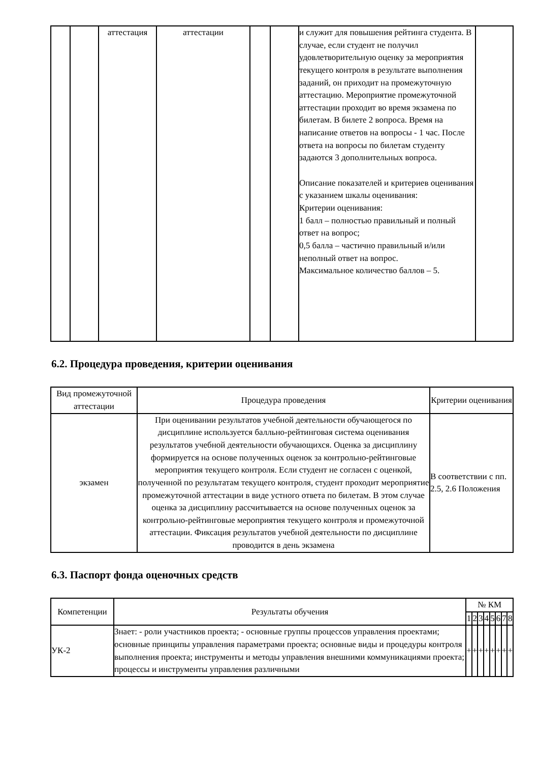| | | аттестация | аттестации | | | и служит для повышения рейтинга студента. В случае, если студент не получил удовлетворительную оценку за мероприятия текущего контроля в результате выполнения заданий, он приходит на промежуточную аттестацию. Мероприятие промежуточной аттестации проходит во время экзамена по билетам. В билете 2 вопроса. Время на написание ответов на вопросы - 1 час. После ответа на вопросы по билетам студенту задаются 3 дополнительных вопроса. Описание показателей и критериев оценивания с указанием шкалы оценивания: Критерии оценивания: 1 балл – полностью правильный и полный ответ на вопрос; 0,5 балла – частично правильный и/или неполный ответ на вопрос. Максимальное количество баллов – 5. | |
6.2. Процедура проведения, критерии оценивания
| Вид промежуточной аттестации | Процедура проведения | Критерии оценивания |
| --- | --- | --- |
| экзамен | При оценивании результатов учебной деятельности обучающегося по дисциплине используется балльно-рейтинговая система оценивания результатов учебной деятельности обучающихся. Оценка за дисциплину формируется на основе полученных оценок за контрольно-рейтинговые мероприятия текущего контроля. Если студент не согласен с оценкой, полученной по результатам текущего контроля, студент проходит мероприятие промежуточной аттестации в виде устного ответа по билетам. В этом случае оценка за дисциплину рассчитывается на основе полученных оценок за контрольно-рейтинговые мероприятия текущего контроля и промежуточной аттестации. Фиксация результатов учебной деятельности по дисциплине проводится в день экзамена | В соответствии с пп. 2.5, 2.6 Положения |
6.3. Паспорт фонда оценочных средств
| Компетенции | Результаты обучения | № КМ | | | | | | | |
| --- | --- | --- | --- | --- | --- | --- | --- | --- | --- |
| | | 1 | 2 | 3 | 4 | 5 | 6 | 7 | 8 |
| УК-2 | Знает: - роли участников проекта; - основные группы процессов управления проектами; основные принципы управления параметрами проекта; основные виды и процедуры контроля выполнения проекта; инструменты и методы управления внешними коммуникациями проекта; процессы и инструменты управления различными | + | + | + | + | + | + | + | + |